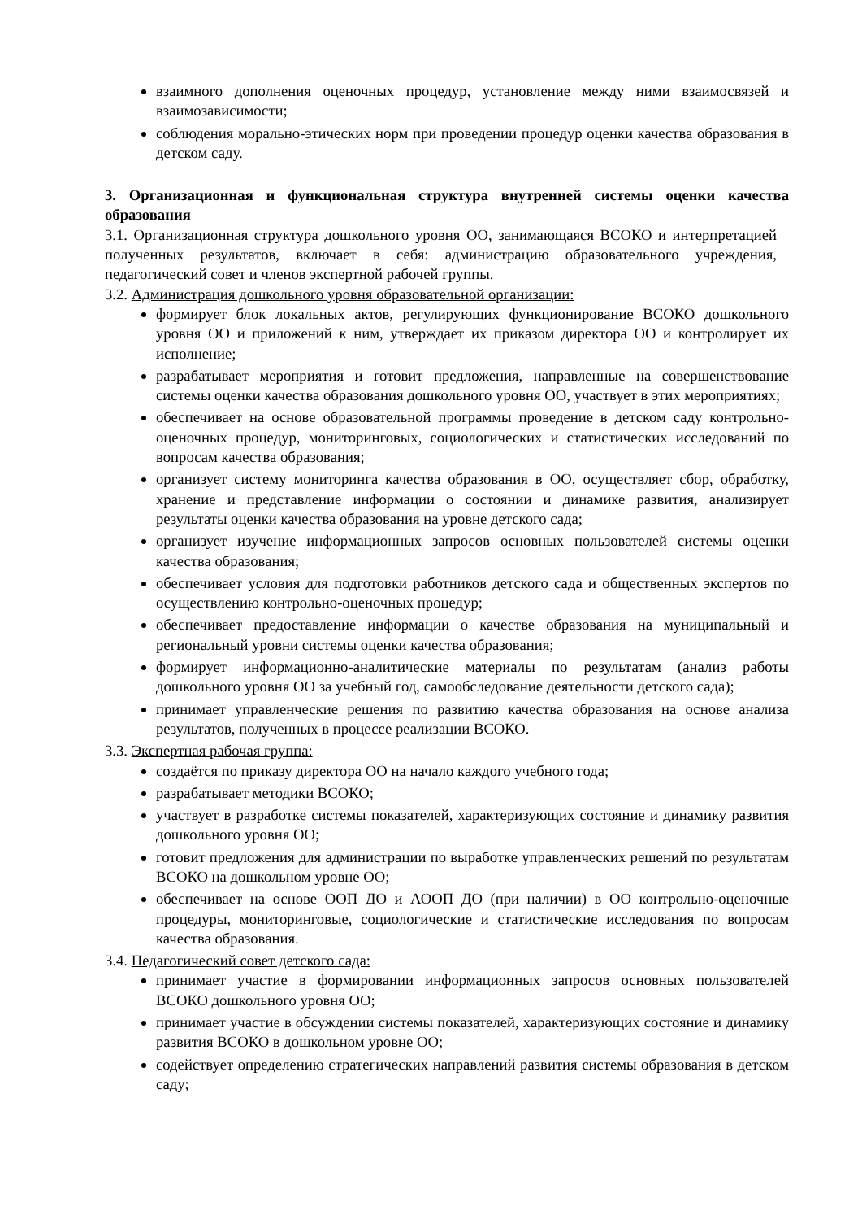взаимного дополнения оценочных процедур, установление между ними взаимосвязей и взаимозависимости;
соблюдения морально-этических норм при проведении процедур оценки качества образования в детском саду.
3. Организационная и функциональная структура внутренней системы оценки качества образования
3.1. Организационная структура дошкольного уровня ОО, занимающаяся ВСОКО и интерпретацией полученных результатов, включает в себя: администрацию образовательного учреждения, педагогический совет и членов экспертной рабочей группы.
3.2. Администрация дошкольного уровня образовательной организации:
формирует блок локальных актов, регулирующих функционирование ВСОКО дошкольного уровня ОО и приложений к ним, утверждает их приказом директора ОО и контролирует их исполнение;
разрабатывает мероприятия и готовит предложения, направленные на совершенствование системы оценки качества образования дошкольного уровня ОО, участвует в этих мероприятиях;
обеспечивает на основе образовательной программы проведение в детском саду контрольно-оценочных процедур, мониторинговых, социологических и статистических исследований по вопросам качества образования;
организует систему мониторинга качества образования в ОО, осуществляет сбор, обработку, хранение и представление информации о состоянии и динамике развития, анализирует результаты оценки качества образования на уровне детского сада;
организует изучение информационных запросов основных пользователей системы оценки качества образования;
обеспечивает условия для подготовки работников детского сада и общественных экспертов по осуществлению контрольно-оценочных процедур;
обеспечивает предоставление информации о качестве образования на муниципальный и региональный уровни системы оценки качества образования;
формирует информационно-аналитические материалы по результатам (анализ работы дошкольного уровня ОО за учебный год, самообследование деятельности детского сада);
принимает управленческие решения по развитию качества образования на основе анализа результатов, полученных в процессе реализации ВСОКО.
3.3. Экспертная рабочая группа:
создаётся по приказу директора ОО на начало каждого учебного года;
разрабатывает методики ВСОКО;
участвует в разработке системы показателей, характеризующих состояние и динамику развития дошкольного уровня ОО;
готовит предложения для администрации по выработке управленческих решений по результатам ВСОКО на дошкольном уровне ОО;
обеспечивает на основе ООП ДО и АООП ДО (при наличии) в ОО контрольно-оценочные процедуры, мониторинговые, социологические и статистические исследования по вопросам качества образования.
3.4. Педагогический совет детского сада:
принимает участие в формировании информационных запросов основных пользователей ВСОКО дошкольного уровня ОО;
принимает участие в обсуждении системы показателей, характеризующих состояние и динамику развития ВСОКО в дошкольном уровне ОО;
содействует определению стратегических направлений развития системы образования в детском саду;